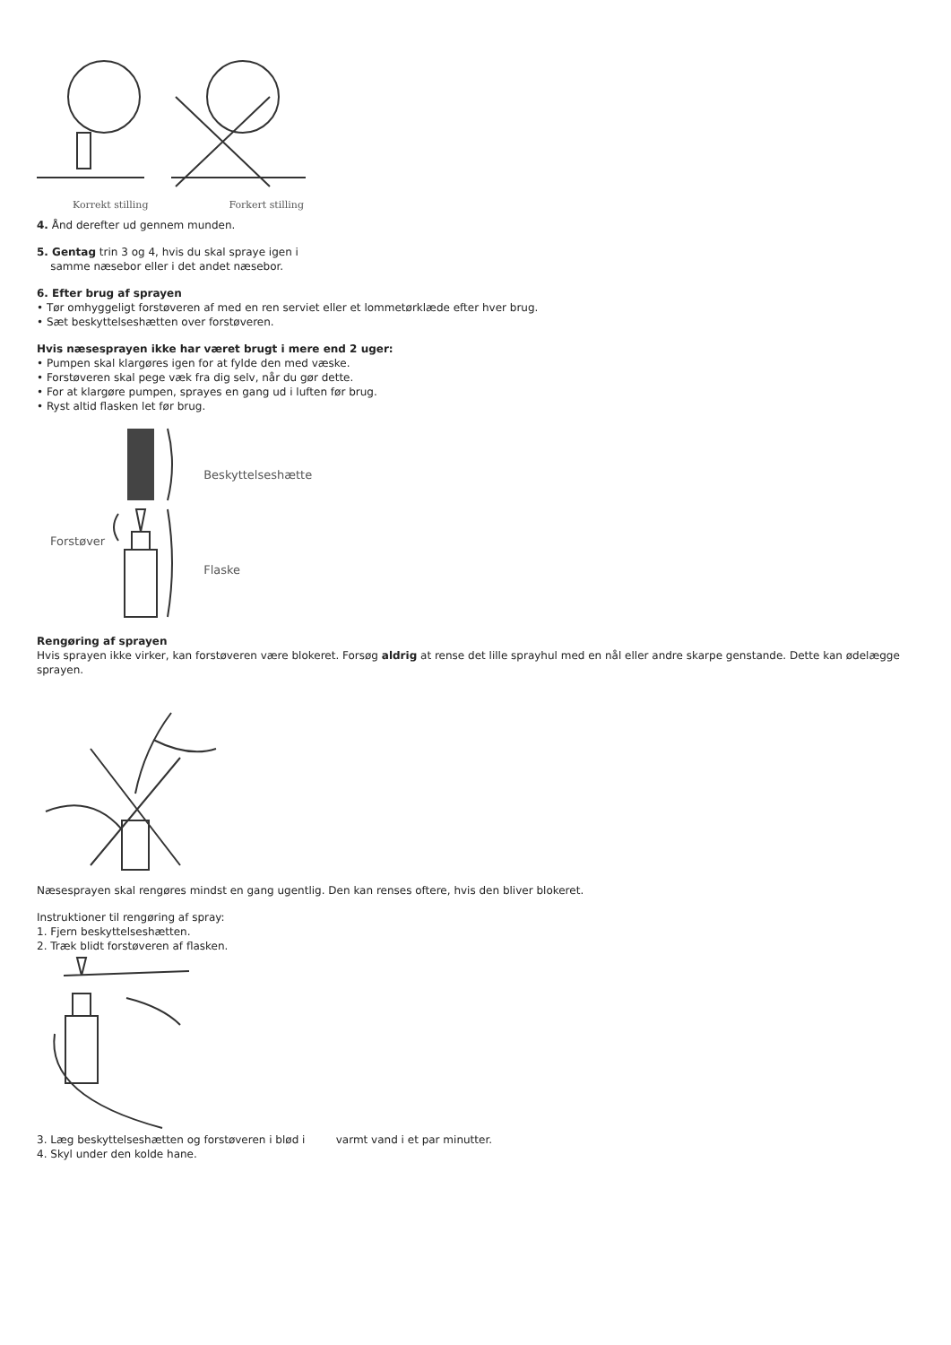Korrekt stilling Forkert stilling
4. Ånd derefter ud gennem munden.
5. Gentag trin 3 og 4, hvis du skal spraye igen i
samme næsebor eller i det andet næsebor.
6. Efter brug af sprayen
• Tør omhyggeligt forstøveren af med en ren serviet eller et lommetørklæde efter hver brug.
• Sæt beskyttelseshætten over forstøveren.
Hvis næsesprayen ikke har været brugt i mere end 2 uger:
• Pumpen skal klargøres igen for at fylde den med væske.
• Forstøveren skal pege væk fra dig selv, når du gør dette.
• For at klargøre pumpen, sprayes en gang ud i luften før brug.
• Ryst altid flasken let før brug.
Forstøver
Beskyttelseshætte
Flaske
Rengøring af sprayen
Hvis sprayen ikke virker, kan forstøveren være blokeret. Forsøg aldrig at rense det lille sprayhul med en nål eller andre skarpe genstande. Dette kan ødelægge sprayen.
Næsesprayen skal rengøres mindst en gang ugentlig. Den kan renses oftere, hvis den bliver blokeret.
Instruktioner til rengøring af spray:
1. Fjern beskyttelseshætten.
2. Træk blidt forstøveren af flasken.
3. Læg beskyttelseshætten og forstøveren i blød i varmt vand i et par minutter.
4. Skyl under den kolde hane.